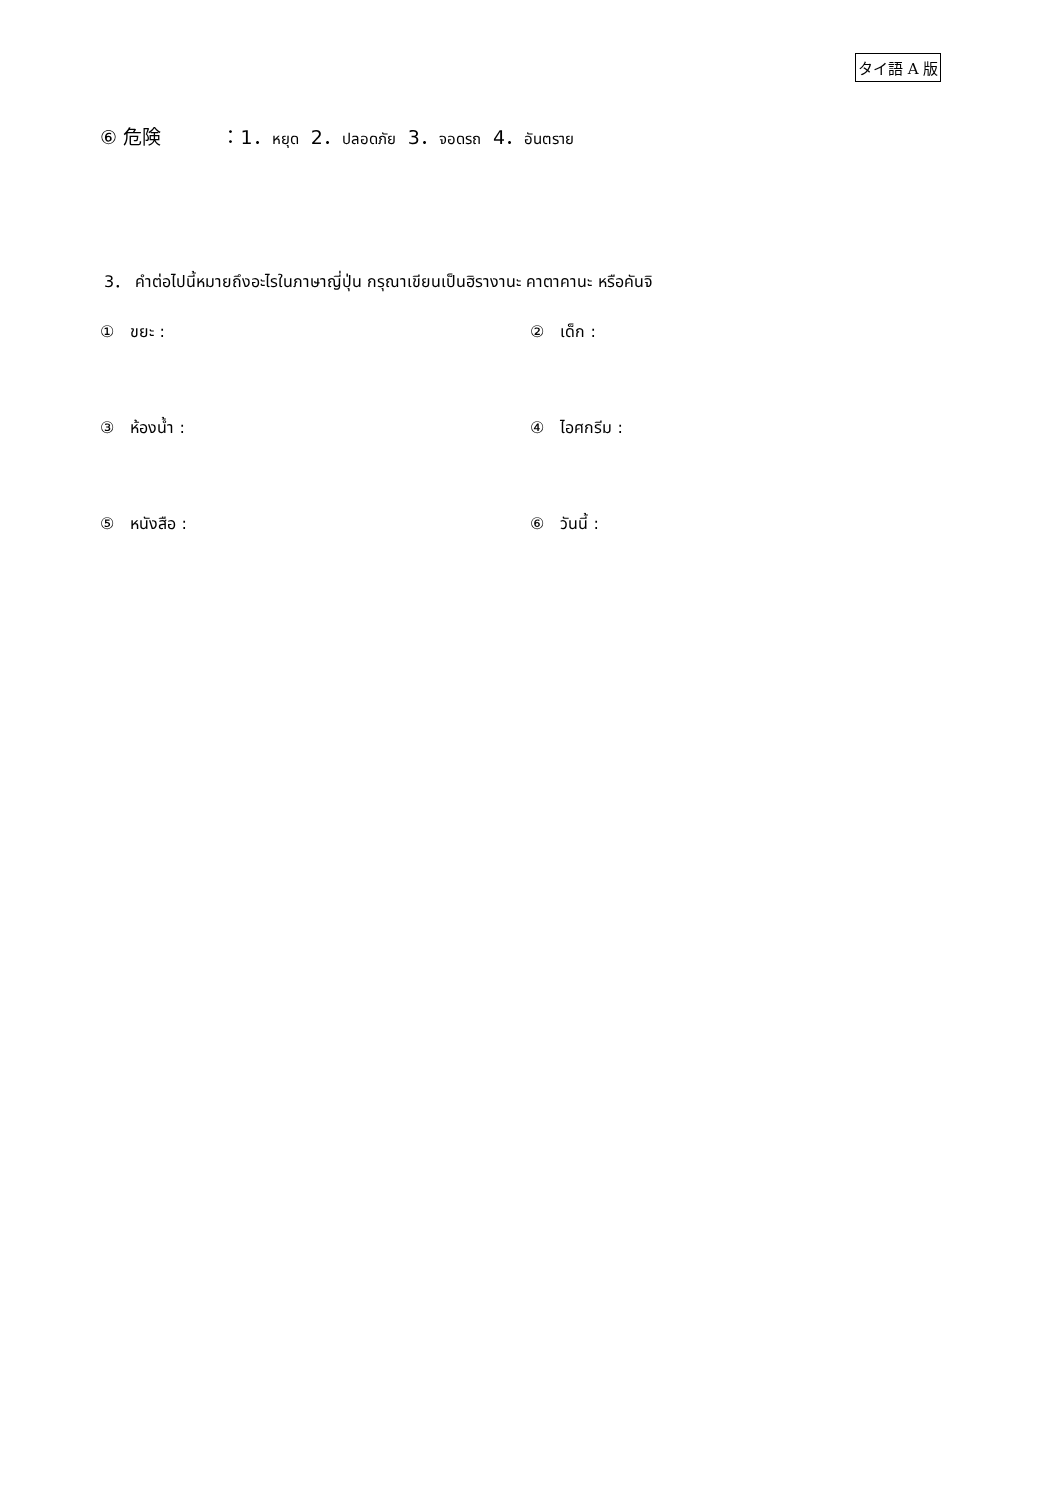タイ語 A 版
⑥ 危険 ：1．หยุด 2．ปลอดภัย 3．จอดรถ 4．อันตราย
3． คำต่อไปนี้หมายถึงอะไรในภาษาญี่ปุ่น กรุณาเขียนเป็นฮิรางานะ คาตาคานะ หรือคันจิ
①　ขยะ : ②　เด็ก :
③　ห้องน้ำ : ④　ไอศกรีม :
⑤　หนังสือ : ⑥　วันนี้ :